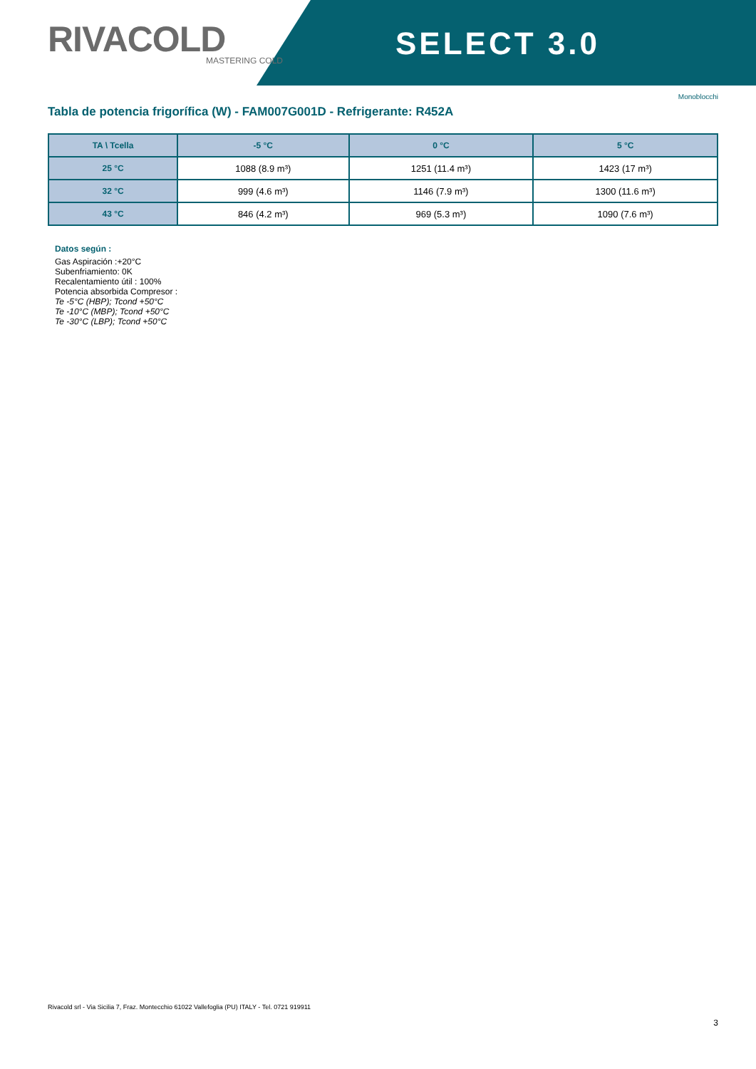RIVACOLD
MASTERING COLD
SELECT 3.0
Monoblocchi
Tabla de potencia frigorífica (W) - FAM007G001D - Refrigerante: R452A
| TA \ Tcella | -5 °C | 0 °C | 5 °C |
| --- | --- | --- | --- |
| 25 °C | 1088 (8.9 m³) | 1251 (11.4 m³) | 1423 (17 m³) |
| 32 °C | 999 (4.6 m³) | 1146 (7.9 m³) | 1300 (11.6 m³) |
| 43 °C | 846 (4.2 m³) | 969 (5.3 m³) | 1090 (7.6 m³) |
Datos según :
Gas Aspiración :+20°C
Subenfriamiento: 0K
Recalentamiento útil : 100%
Potencia absorbida Compresor :
Te -5°C (HBP); Tcond +50°C
Te -10°C (MBP); Tcond +50°C
Te -30°C (LBP); Tcond +50°C
Rivacold srl - Via Sicilia 7, Fraz. Montecchio 61022 Vallefoglia (PU) ITALY - Tel. 0721 919911
3